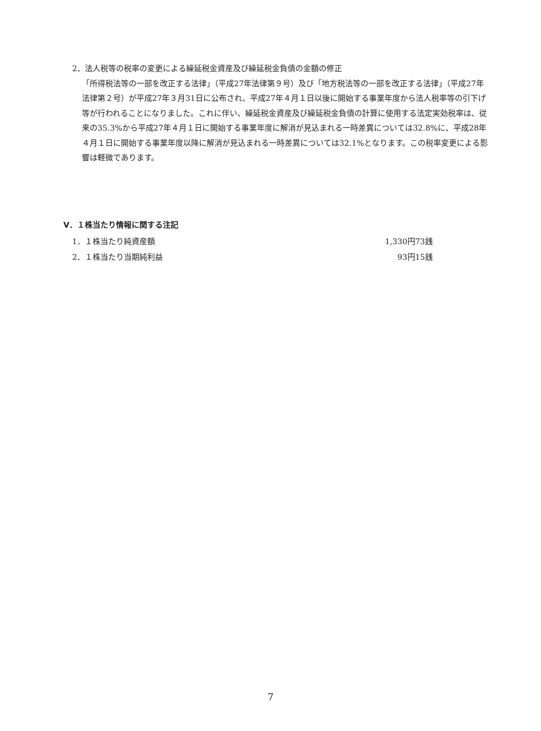2．法人税等の税率の変更による繰延税金資産及び繰延税金負債の金額の修正
「所得税法等の一部を改正する法律」（平成27年法律第９号）及び「地方税法等の一部を改正する法律」（平成27年法律第２号）が平成27年３月31日に公布され、平成27年４月１日以後に開始する事業年度から法人税率等の引下げ等が行われることになりました。これに伴い、繰延税金資産及び繰延税金負債の計算に使用する法定実効税率は、従来の35.3%から平成27年４月１日に開始する事業年度に解消が見込まれる一時差異については32.8%に、平成28年４月１日に開始する事業年度以降に解消が見込まれる一時差異については32.1%となります。この税率変更による影響は軽微であります。
Ⅴ．１株当たり情報に関する注記
| 1．１株当たり純資産額 | 1,330円73銭 |
| 2．１株当たり当期純利益 | 93円15銭 |
7